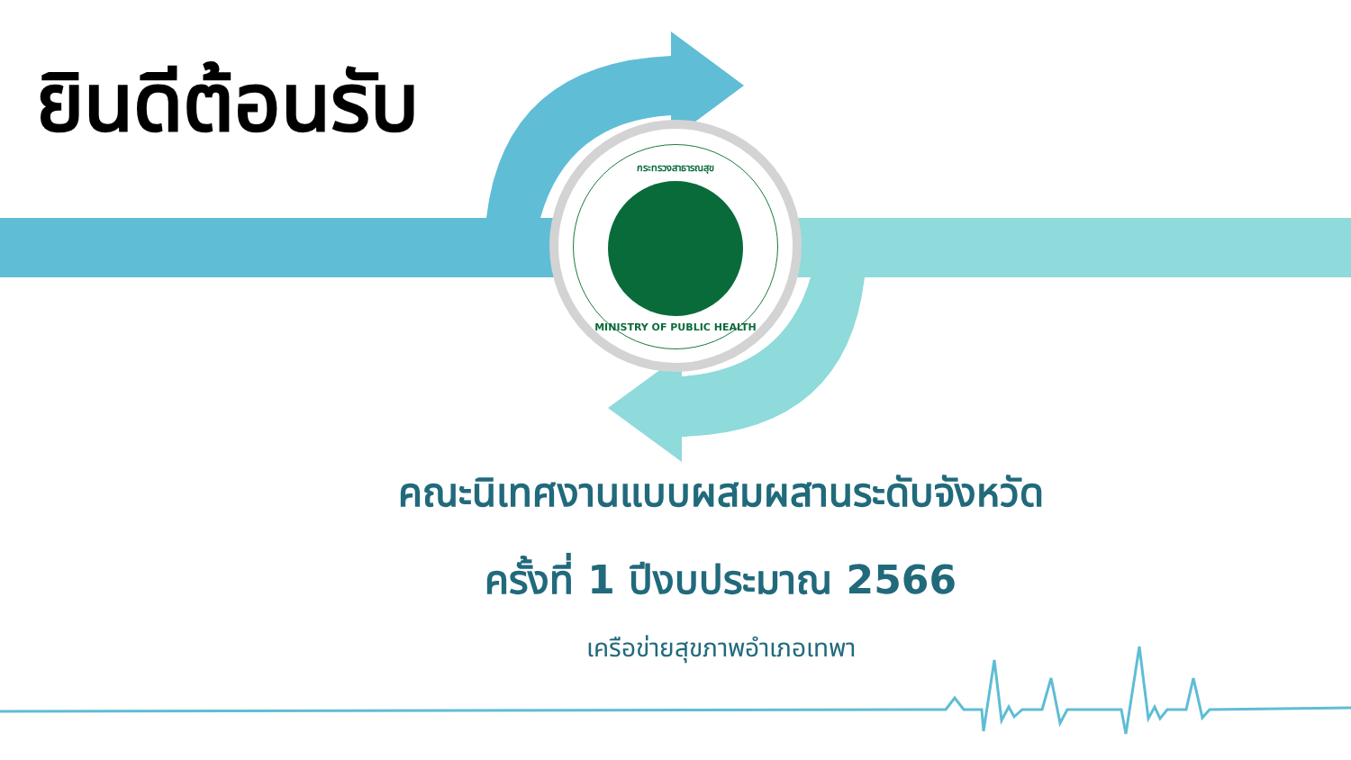กระทรวงสาธารณสุข
MINISTRY OF PUBLIC HEALTH
ยินดีต้อนรับ
คณะนิเทศงานแบบผสมผสานระดับจังหวัด
ครั้งที่ 1 ปีงบประมาณ 2566
เครือข่ายสุขภาพอำเภอเทพา